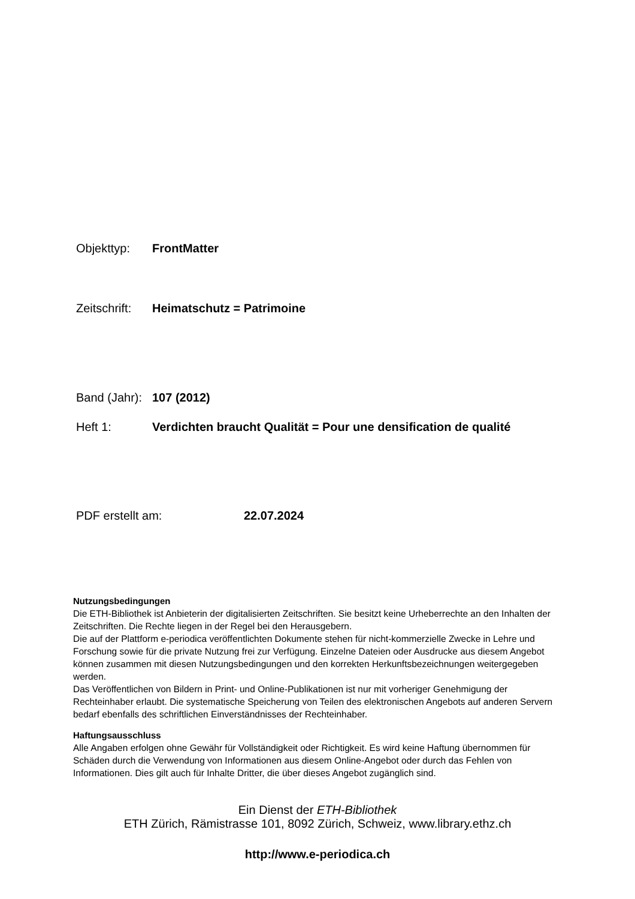Objekttyp: FrontMatter
Zeitschrift: Heimatschutz = Patrimoine
Band (Jahr): 107 (2012)
Heft 1: Verdichten braucht Qualität = Pour une densification de qualité
PDF erstellt am: 22.07.2024
Nutzungsbedingungen
Die ETH-Bibliothek ist Anbieterin der digitalisierten Zeitschriften. Sie besitzt keine Urheberrechte an den Inhalten der Zeitschriften. Die Rechte liegen in der Regel bei den Herausgebern.
Die auf der Plattform e-periodica veröffentlichten Dokumente stehen für nicht-kommerzielle Zwecke in Lehre und Forschung sowie für die private Nutzung frei zur Verfügung. Einzelne Dateien oder Ausdrucke aus diesem Angebot können zusammen mit diesen Nutzungsbedingungen und den korrekten Herkunftsbezeichnungen weitergegeben werden.
Das Veröffentlichen von Bildern in Print- und Online-Publikationen ist nur mit vorheriger Genehmigung der Rechteinhaber erlaubt. Die systematische Speicherung von Teilen des elektronischen Angebots auf anderen Servern bedarf ebenfalls des schriftlichen Einverständnisses der Rechteinhaber.
Haftungsausschluss
Alle Angaben erfolgen ohne Gewähr für Vollständigkeit oder Richtigkeit. Es wird keine Haftung übernommen für Schäden durch die Verwendung von Informationen aus diesem Online-Angebot oder durch das Fehlen von Informationen. Dies gilt auch für Inhalte Dritter, die über dieses Angebot zugänglich sind.
Ein Dienst der ETH-Bibliothek
ETH Zürich, Rämistrasse 101, 8092 Zürich, Schweiz, www.library.ethz.ch
http://www.e-periodica.ch